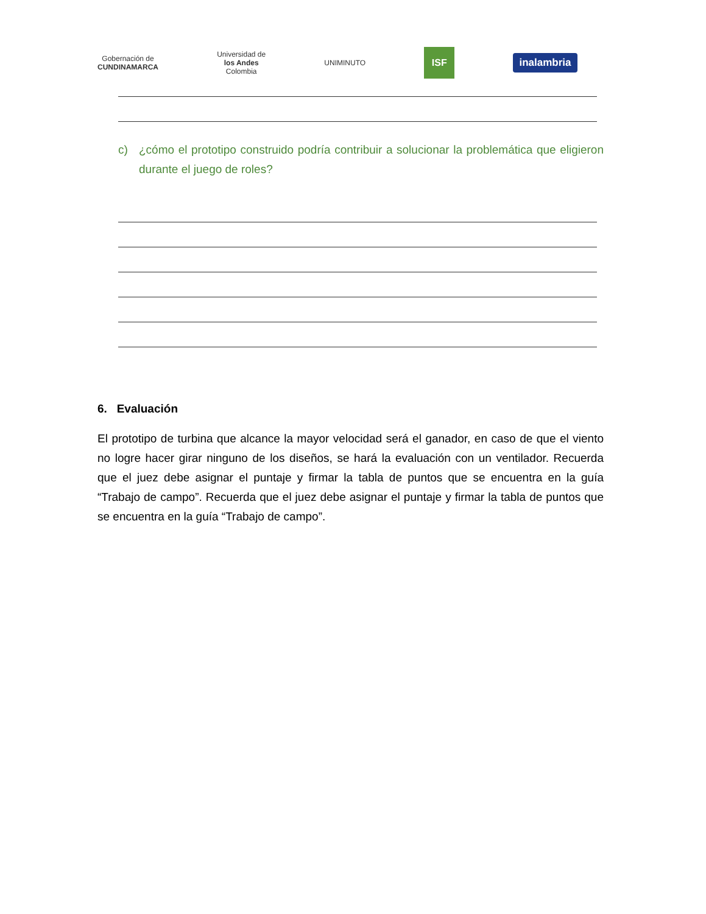Gobernación de
CUNDINAMARCA
Universidad de
los Andes
Colombia
UNIMINUTO
ISF
inalambria
c) ¿cómo el prototipo construido podría contribuir a solucionar la problemática que eligieron durante el juego de roles?
6. Evaluación
El prototipo de turbina que alcance la mayor velocidad será el ganador, en caso de que el viento no logre hacer girar ninguno de los diseños, se hará la evaluación con un ventilador. Recuerda que el juez debe asignar el puntaje y firmar la tabla de puntos que se encuentra en la guía “Trabajo de campo”. Recuerda que el juez debe asignar el puntaje y firmar la tabla de puntos que se encuentra en la guía “Trabajo de campo”.